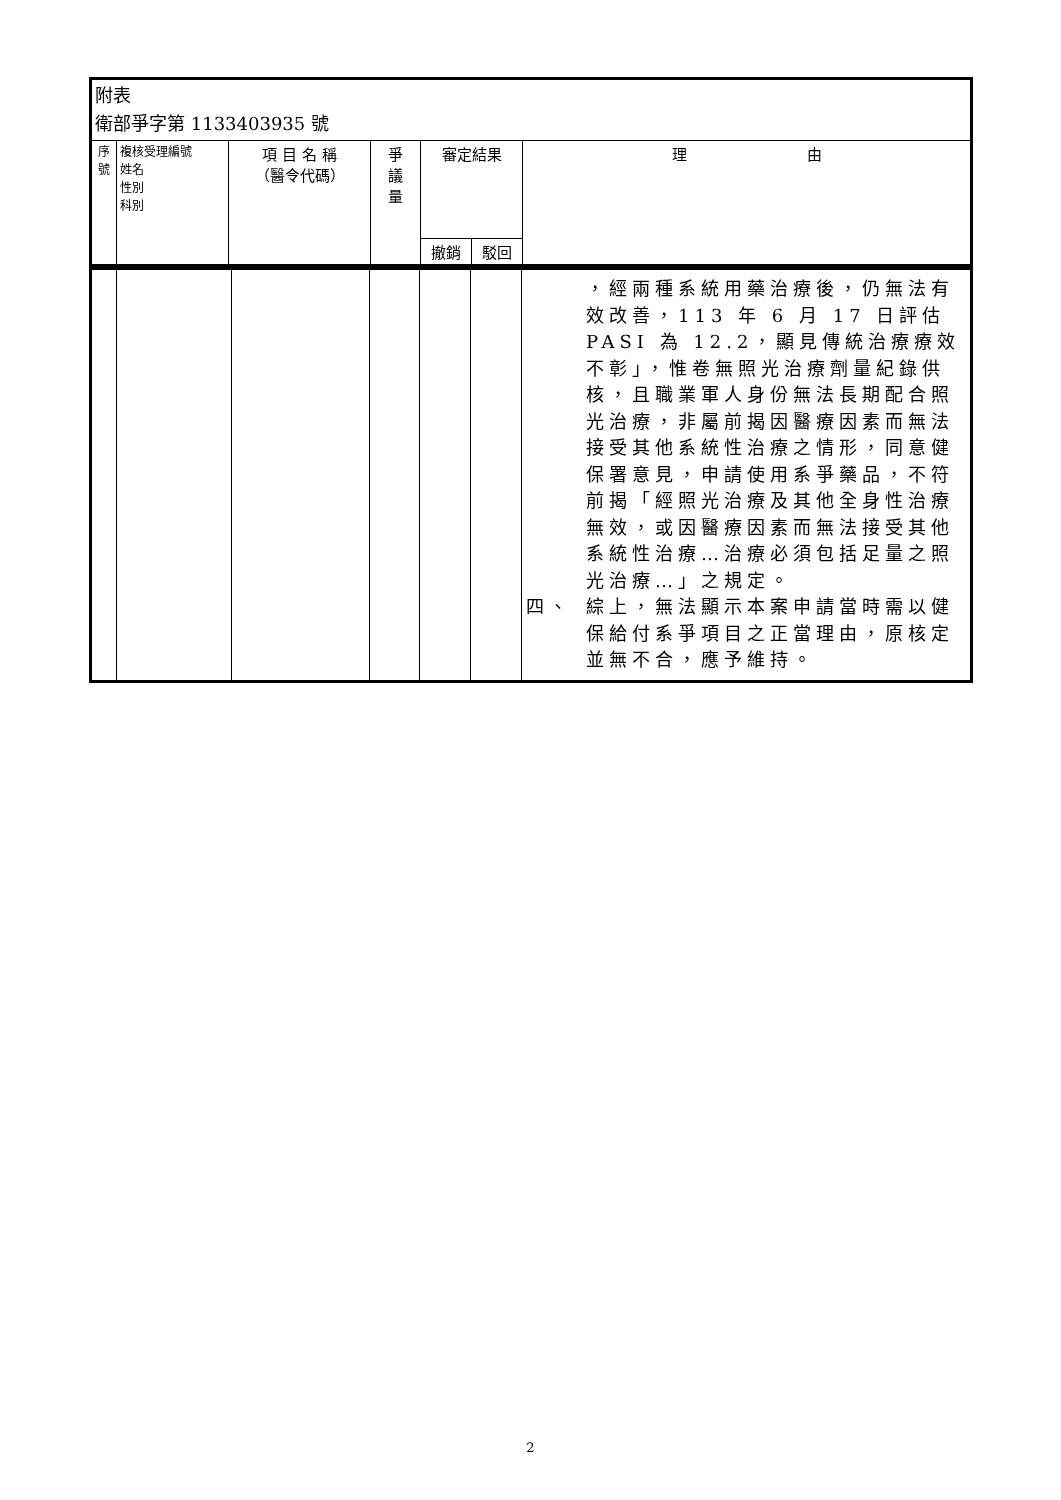| 附表 衛部爭字第 1133403935 號 | | | | | | |
| 序號 | 複核受理編號 姓名 性別 科別 | 項 目 名 稱 （醫令代碼） | 爭 議 量 | 審定結果 | | 理 由 |
| | | | | 撤銷 | 駁回 | |
| | | | | | | ，經兩種系統用藥治療後，仍無法有效改善，113 年 6 月 17 日評估 PASI 為 12.2，顯見傳統治療療效不彰」，惟卷無照光治療劑量紀錄供核，且職業軍人身份無法長期配合照光治療，非屬前揭因醫療因素而無法接受其他系統性治療之情形，同意健保署意見，申請使用系爭藥品，不符前揭「經照光治療及其他全身性治療無效，或因醫療因素而無法接受其他系統性治療…治療必須包括足量之照光治療…」之規定。 四、 綜上，無法顯示本案申請當時需以健保給付系爭項目之正當理由，原核定並無不合，應予維持。 |
2